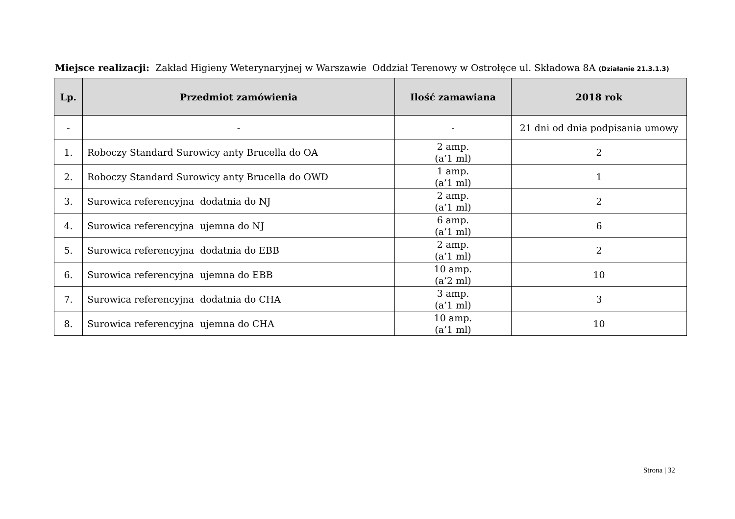Miejsce realizacji: Zakład Higieny Weterynaryjnej w Warszawie Oddział Terenowy w Ostrołęce ul. Składowa 8A (Działanie 21.3.1.3)
| Lp. | Przedmiot zamówienia | Ilość zamawiana | 2018 rok |
| --- | --- | --- | --- |
| - | - | - | 21 dni od dnia podpisania umowy |
| 1. | Roboczy Standard Surowicy anty Brucella do OA | 2 amp. (a’1 ml) | 2 |
| 2. | Roboczy Standard Surowicy anty Brucella do OWD | 1 amp. (a’1 ml) | 1 |
| 3. | Surowica referencyjna dodatnia do NJ | 2 amp. (a’1 ml) | 2 |
| 4. | Surowica referencyjna ujemna do NJ | 6 amp. (a’1 ml) | 6 |
| 5. | Surowica referencyjna dodatnia do EBB | 2 amp. (a’1 ml) | 2 |
| 6. | Surowica referencyjna ujemna do EBB | 10 amp. (a’2 ml) | 10 |
| 7. | Surowica referencyjna dodatnia do CHA | 3 amp. (a’1 ml) | 3 |
| 8. | Surowica referencyjna ujemna do CHA | 10 amp. (a’1 ml) | 10 |
Strona | 32